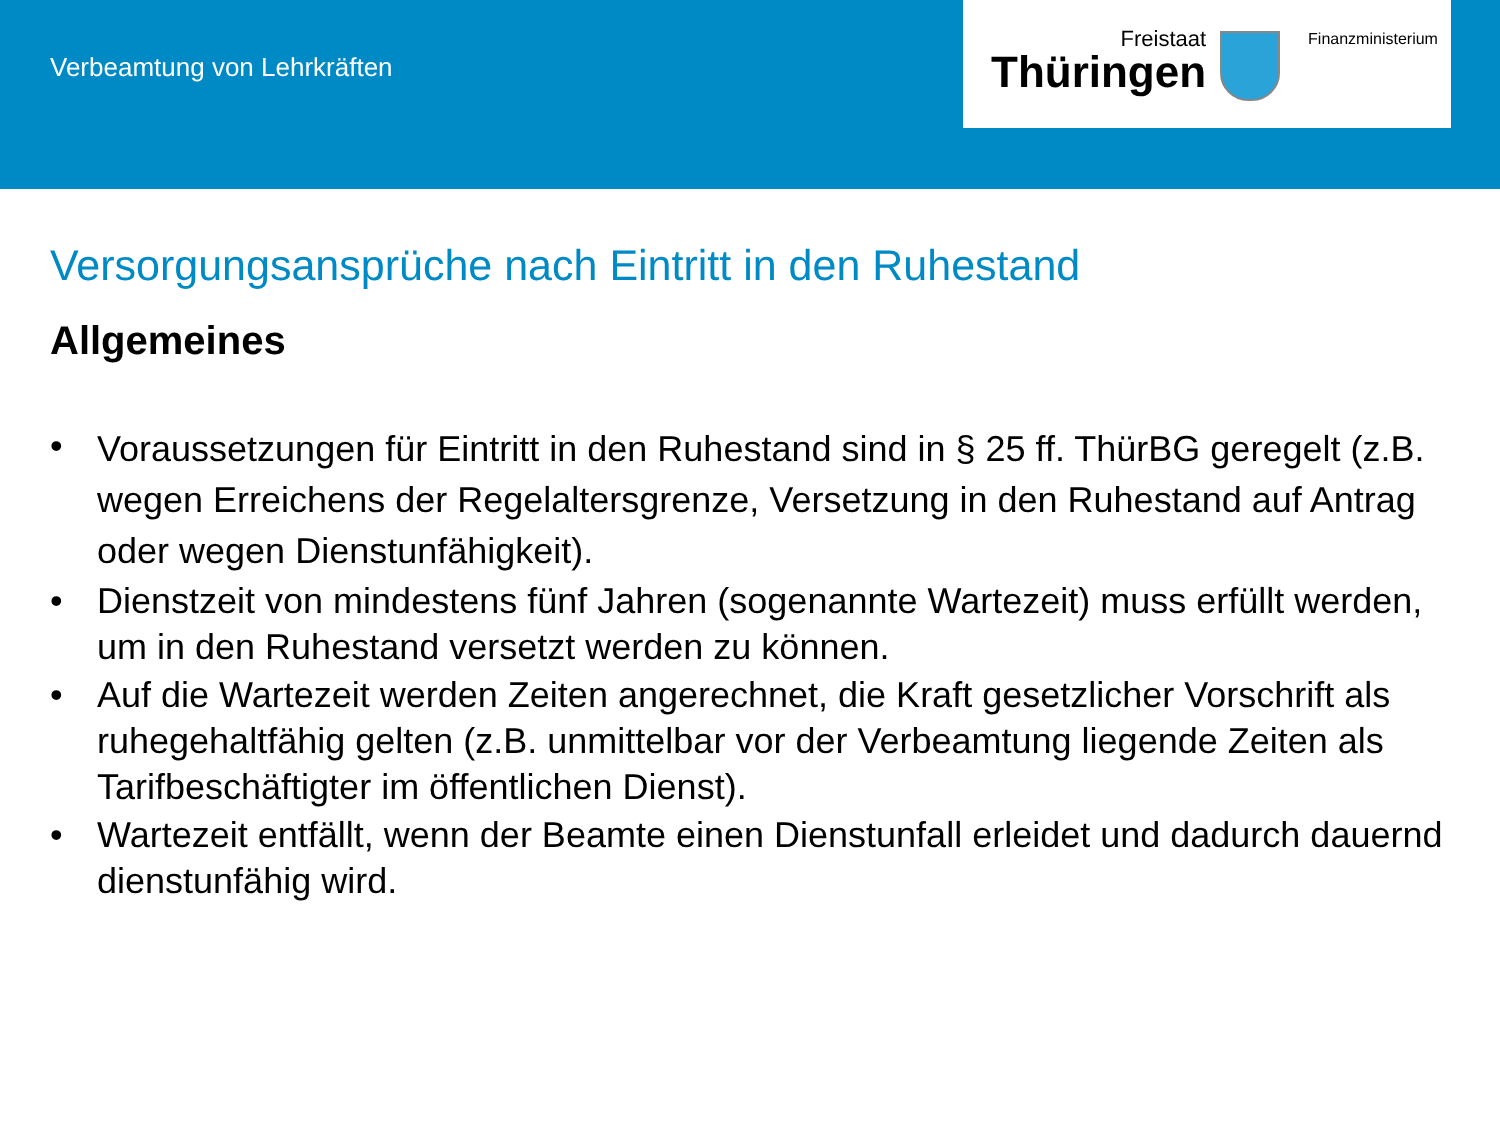Verbeamtung von Lehrkräften
Freistaat
Thüringen
Finanzministerium
Versorgungsansprüche nach Eintritt in den Ruhestand
Allgemeines
• Voraussetzungen für Eintritt in den Ruhestand sind in § 25 ff. ThürBG geregelt (z.B. wegen Erreichens der Regelaltersgrenze, Versetzung in den Ruhestand auf Antrag oder wegen Dienstunfähigkeit).
• Dienstzeit von mindestens fünf Jahren (sogenannte Wartezeit) muss erfüllt werden, um in den Ruhestand versetzt werden zu können.
• Auf die Wartezeit werden Zeiten angerechnet, die Kraft gesetzlicher Vorschrift als ruhegehaltfähig gelten (z.B. unmittelbar vor der Verbeamtung liegende Zeiten als Tarifbeschäftigter im öffentlichen Dienst).
• Wartezeit entfällt, wenn der Beamte einen Dienstunfall erleidet und dadurch dauernd dienstunfähig wird.